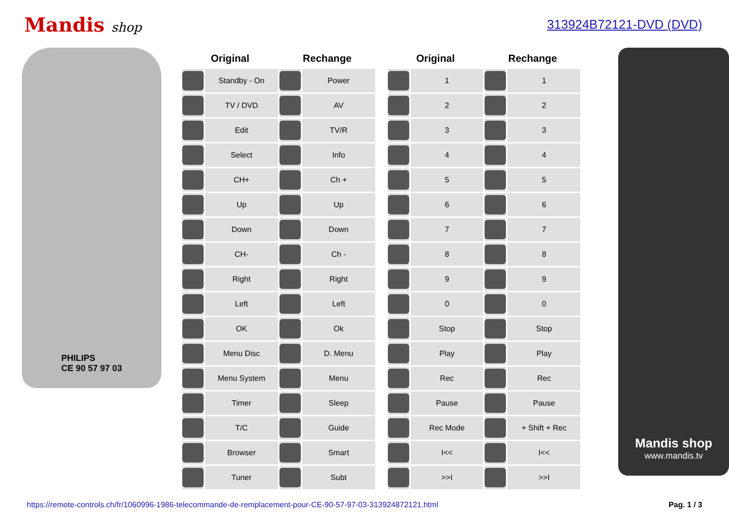Mandis shop 313924B72121-DVD (DVD)
PHILIPS
CE 90 57 97 03
| Original | | Rechange | |
| --- | --- | --- | --- |
| | Standby - On | | Power |
| | TV / DVD | | AV |
| | Edit | | TV/R |
| | Select | | Info |
| | CH+ | | Ch + |
| | Up | | Up |
| | Down | | Down |
| | CH- | | Ch - |
| | Right | | Right |
| | Left | | Left |
| | OK | | Ok |
| | Menu Disc | | D. Menu |
| | Menu System | | Menu |
| | Timer | | Sleep |
| | T/C | | Guide |
| | Browser | | Smart |
| | Tuner | | Subt |
| Original | | Rechange | |
| --- | --- | --- | --- |
| | 1 | | 1 |
| | 2 | | 2 |
| | 3 | | 3 |
| | 4 | | 4 |
| | 5 | | 5 |
| | 6 | | 6 |
| | 7 | | 7 |
| | 8 | | 8 |
| | 9 | | 9 |
| | 0 | | 0 |
| | Stop | | Stop |
| | Play | | Play |
| | Rec | | Rec |
| | Pause | | Pause |
| | Rec Mode | | + Shift + Rec |
| | I<< | | I<< |
| | >>I | | >>I |
Mandis shop
www.mandis.tv
https://remote-controls.ch/fr/1060996-1986-telecommande-de-remplacement-pour-CE-90-57-97-03-313924872121.html Pag. 1 / 3